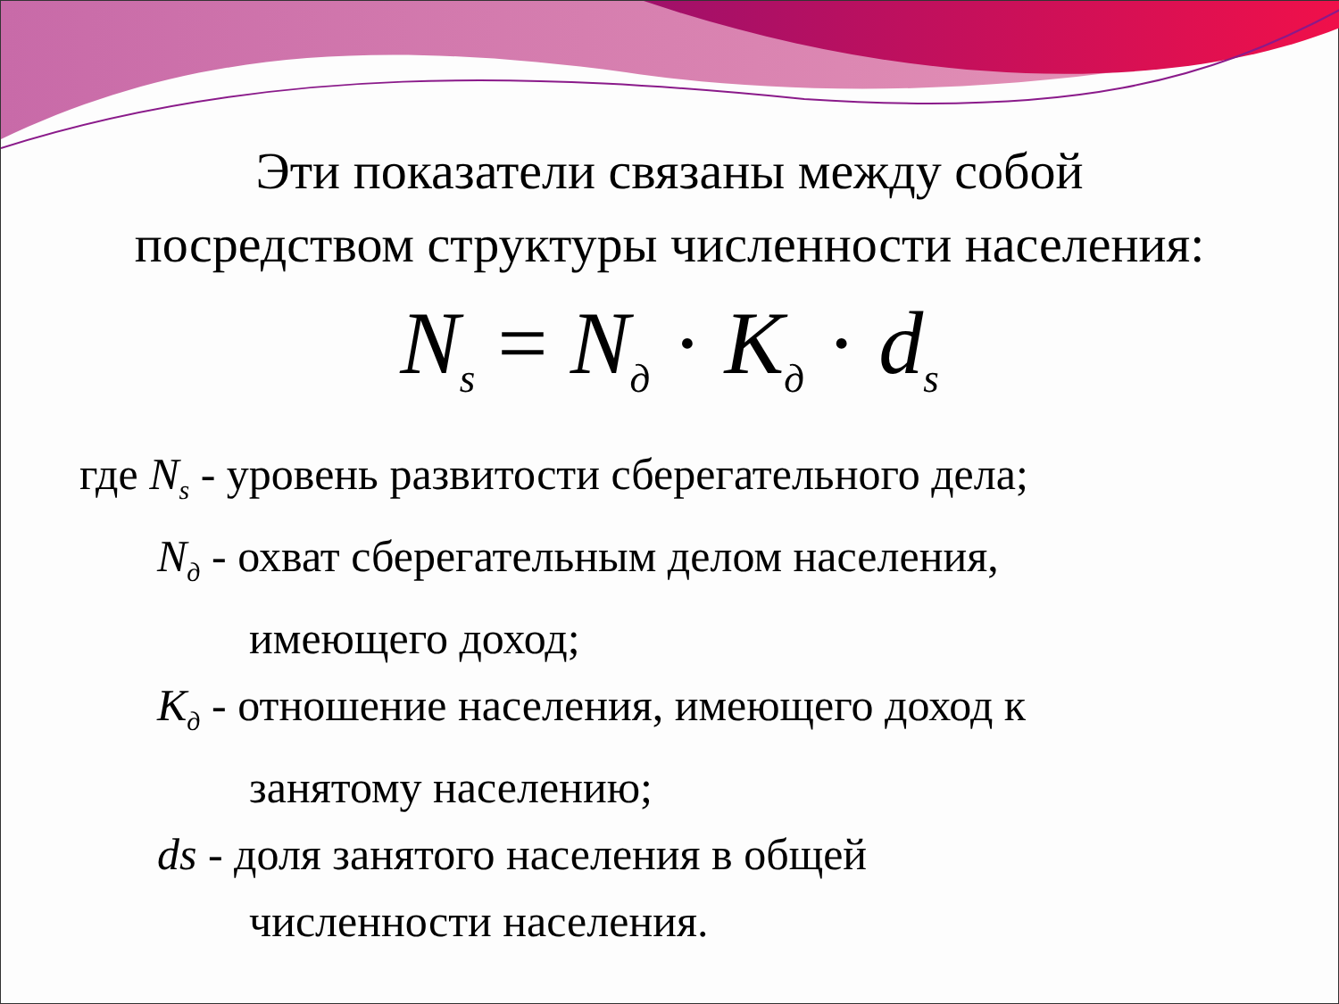Эти показатели связаны между собой
посредством структуры численности населения:
N<sub>s</sub> = N<sub>д</sub> · K<sub>д</sub> · d<sub>s</sub>
где N<sub>s</sub> - уровень развитости сберегательного дела;
N<sub>д</sub> - охват сберегательным делом населения,
имеющего доход;
K<sub>д</sub> - отношение населения, имеющего доход к
занятому населению;
ds - доля занятого населения в общей
численности населения.